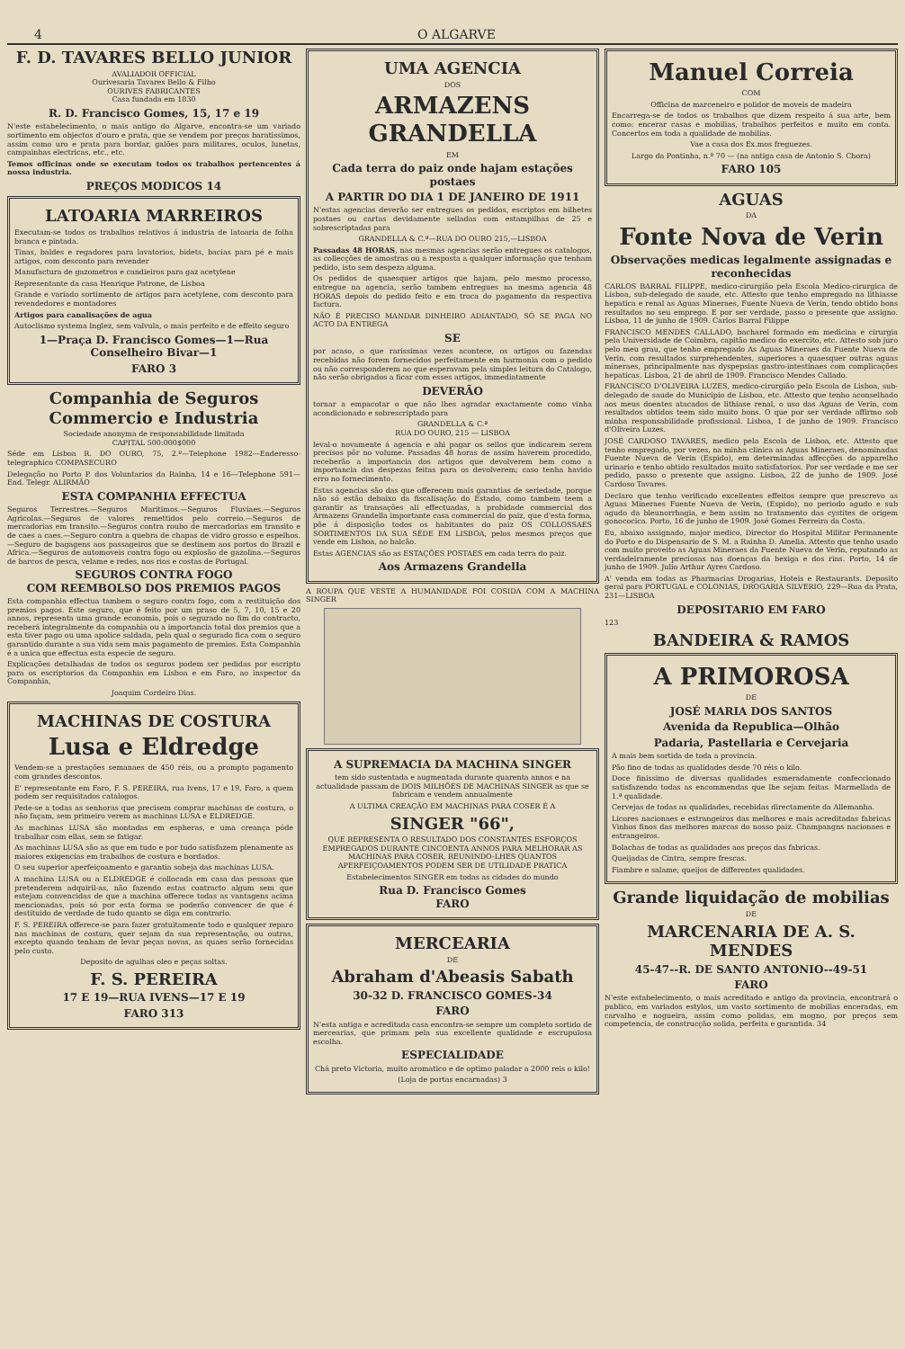4 O ALGARVE
F. D. TAVARES BELLO JUNIOR
AVALIADOR OFFICIAL
Ourivesaria Tavares Bello & Filho
OURIVES FABRICANTES
Casa fundada em 1830
R. D. Francisco Gomes, 15, 17 e 19
N'este estabelecimento, o mais antigo do Algarve, encontra-se um variado sortimento em objectos d'ouro e prata, que se vendem por preços baratissimos, assim como uro e prata para bordar, galões para militares, oculos, lunetas, campainhas electricas, etc., etc.
Temos officinas onde se executam todos os trabalhos pertencentes á nossa industria.
PREÇOS MODICOS 14
LATOARIA MARREIROS
Executam-se todos os trabalhos relativos á industria de latoaria de folha branca e pintada.
Tinas, baldes e regadores para lavatorios, bidets, bacias para pé e mais artigos, com desconto para revender
Manufactura de gazometros e candieiros para gaz acetylene
Representante da casa Henrique Patrone, de Lisboa
Grande e variado sortimento de artigos para acetylene, com desconto para revendedores e montadores
Artigos para canalisações de agua
Autoclismo systema Inglez, sem valvula, o mais perfeito e de effeito seguro
1—Praça D. Francisco Gomes—1—Rua Conselheiro Bivar—1
FARO 3
Companhia de Seguros Commercio e Industria
Sociedade anonyma de responsabilidade limitada
CAPITAL 500:000$000
Séde em Lisboa R. DO OURO, 75, 2.º—Telephone 1982—Enderesso-telegraphico COMPASECURO
Delegação no Porto P. dos Voluntarios da Rainha, 14 e 16—Telephone 591—End. Telegr. ALIRMÃO
ESTA COMPANHIA EFFECTUA
Seguros Terrestres.—Seguros Maritimos.—Seguros Fluviaes.—Seguros Agricolas.—Seguros de valores remettidos pelo correio.—Seguros de mercadorias em transito.—Seguros contra roubo de mercadorias em transito e de caes a caes.—Seguro contra a quebra de chapas de vidro grosso e espelhos.—Seguro de bagagens aos passageiros que se destinem aos portos do Brazil e Africa.—Seguros de automoveis contra fogo ou explosão de gazolina.—Seguros de barcos de pesca, velame e redes, nos rios e costas de Portugal.
SEGUROS CONTRA FOGO
COM REEMBOLSO DOS PREMIOS PAGOS
Esta companhia effectua tambem o seguro contra fogo, com a restituição dos premios pagos. Este seguro, que é feito por um praso de 5, 7, 10, 15 e 20 annos, representa uma grande economia, pois o segurado no fim do contracto, receberá integralmente da companhia ou a importancia total dos premios que a esta tiver pago ou uma apolice saldada, pela qual o segurado fica com o seguro garantido durante a sua vida sem mais pagamento de premios. Esta Companhia é a unica que effectua esta especie de seguro.
Explicações detalhadas de todos os seguros podem ser pedidas por escripto para os escriptorios da Companhia em Lisboa e em Faro, ao inspector da Companhia,
Joaquim Cordeiro Dias.
MACHINAS DE COSTURA
Lusa e Eldredge
Vendem-se a prestações semanaes de 450 réis, ou a prompto pagamento com grandes descontos.
E' representante em Faro, F. S. PEREIRA, rua Ivens, 17 e 19, Faro, a quem podem ser requisitados catalogos.
Pede-se a todas as senhoras que precisem comprar machinas de costura, o não façam, sem primeiro verem as machinas LUSA e ELDREDGE.
As machinas LUSA são montadas em espheras, e uma creança póde trabalhar com ellas, sem se fatigar.
As machinas LUSA são as que em tudo e por tudo satisfazem plenamente as maiores exigencias em trabalhos de costura e bordados.
O seu superior aperfeiçoamento e garantia sobeja das machinas LUSA.
A machina LUSA ou a ELDREDGE é collocada em casa das pessoas que pretenderem adquiril-as, não fazendo estas contracto algum sem que estejam convencidas de que a machina offerece todas as vantagens acima mencionadas, pois só por esta forma se poderão convencer de que é destituido de verdade de tudo quanto se diga em contrario.
F. S. PEREIRA offerece-se para fazer gratuitamente todo e qualquer reparo nas machinas de costura, quer sejam da sua representação, ou outras, excepto quando tenham de levar peças novas, as quaes serão fornecidas pelo custo.
Deposito de agulhas oleo e peças soltas.
F. S. PEREIRA
17 E 19—RUA IVENS—17 E 19
FARO 313
UMA AGENCIA
DOS
ARMAZENS GRANDELLA
EM
Cada terra do paiz onde hajam estações postaes
A PARTIR DO DIA 1 DE JANEIRO DE 1911
N'estas agencias deverão ser entregues os pedidos, escriptos em bilhetes postaes ou cartas devidamente selladas com estampilhas de 25 e sobrescriptadas para
GRANDELLA & C.ª—RUA DO OURO 215,—LISBOA
Passadas 48 HORAS, nas mesmas agencias serão entregues os catalogos, as collecções de amostras ou a resposta a qualquer informação que tenham pedido, isto sem despeza alguma.
Os pedidos de quaesquer artigos que hajam, pelo mesmo processo, entregue na agencia, serão tambem entregues na mesma agencia 48 HORAS depois do pedido feito e em troca do pagamento da respectiva factura.
NÃO É PRECISO MANDAR DINHEIRO ADIANTADO, SÓ SE PAGA NO ACTO DA ENTREGA
SE
por acaso, o que rarissimas vezes acontece, os artigos ou fazendas recebidas não forem fornecidos perfeitamente em harmonia com o pedido ou não corresponderem ao que esperavam pela simples leitura do Catalogo, não serão obrigados a ficar com esses artigos, immediatamente
DEVERÃO
tornar a empacotar o que não lhes agradar exactamente como vinha acondicionado e sobrescriptado para
GRANDELLA & C.ª
RUA DO OURO, 215 — LISBOA
leval-o novamente á agencia e ahi pagar os sellos que indicarem serem precisos pôr no volume. Passadas 48 horas de assim haverem procedido, receberão a importancia dos artigos que devolverem bem como a importancia das despezas feitas para os devolverem; caso tenha havido erro no fornecimento.
Estas agencias são das que offerecem mais garantias de seriedade, porque não só estão debaixo da fiscalisação do Estado, como tambem teem a garantir as transações ali effectuadas, a probidade commercial dos Armazens Grandella importante casa commercial do paiz, que d'esta forma, põe á disposição todos os habitantes do paiz OS COLLOSSAES SORTIMENTOS DA SUA SÉDE EM LISBOA, pelos mesmos preços que vende em Lisboa, ao balcão.
Estas AGENCIAS são as ESTAÇÕES POSTAES em cada terra do paiz.
Aos Armazens Grandella
A ROUPA QUE VESTE A HUMANIDADE FOI COSIDA COM A MACHINA SINGER
A SUPREMACIA DA MACHINA SINGER
tem sido sustentada e augmentada durante quarenta annos e na actualidade passam de DOIS MILHÕES DE MACHINAS SINGER as que se fabricam e vendem annualmente
A ULTIMA CREAÇÃO EM MACHINAS PARA COSER É A
SINGER "66",
QUE REPRESENTA O RESULTADO DOS CONSTANTES ESFORÇOS EMPREGADOS DURANTE CINCOENTA ANNOS PARA MELHORAR AS MACHINAS PARA COSER, REUNINDO-LHES QUANTOS APERFEIÇOAMENTOS PODEM SER DE UTILIDADE PRATICA
Estabelecimentos SINGER em todas as cidades do mundo
Rua D. Francisco Gomes
FARO
MERCEARIA
DE
Abraham d'Abeasis Sabath
30-32 D. FRANCISCO GOMES-34
FARO
N'esta antiga e acreditada casa encontra-se sempre um completo sortido de mercearias, que primam pela sua excellente qualidade e escrupulosa escolha.
ESPECIALIDADE
Chá preto Victoria, muito aromatico e de optimo paladar a 2000 reis o kilo!
(Loja de portas encarnadas) 3
Manuel Correia
COM
Officina de marceneiro e polidor de moveis de madeira
Encarrega-se de todos os trabalhos que dizem respeito á sua arte, bem como: encerar casas e mobilias, trabalhos perfeitos e muito em conta. Concertos em toda a qualidade de mobilias.
Vae a casa dos Ex.mos freguezes.
Largo da Pontinha, n.º 70 — (na antiga casa de Antonio S. Chora)
FARO 105
AGUAS
DA
Fonte Nova de Verin
Observações medicas legalmente assignadas e reconhecidas
CARLOS BARRAL FILIPPE, medico-cirurgião pela Escola Medico-cirurgica de Lisboa, sub-delegado de saude, etc. Attesto que tenho empregado na lithiasse hepatica e renal as Aguas Mineraes, Fuente Nueva de Verin, tendo obtido bons resultados no seu emprego. E por ser verdade, passo o presente que assigno. Lisboa, 11 de junho de 1909. Carlos Barral Filippe
FRANCISCO MENDES CALLADO, bacharel formado em medicina e cirurgia pela Universidade de Coimbra, capitão medico do exercito, etc. Attesto sob juro pelo meu grau, que tenho empregado As Aguas Mineraes da Fuente Nueva de Verin, com resultados surprehendentes, superiores a quaesquer outras aguas mineraes, principalmente nas dyspepsias gastro-intestinaes com complicações hepaticas. Lisboa, 21 de abril de 1909. Francisco Mendes Callado.
FRANCISCO D'OLIVEIRA LUZES, medico-cirurgião pela Escola de Lisboa, sub-delegado de saude do Municipio de Lisboa, etc. Attesto que tenho aconselhado aos meus doentes atacados de lithiase renal, o uso das Aguas de Verin, com resultados obtidos teem sido muito bons. O que por ser verdade affirmo sob minha responsabilidade profissional. Lisboa, 1 de junho de 1909. Francisco d'Oliveira Luzes.
JOSÉ CARDOSO TAVARES, medico pela Escola de Lisboa, etc. Attesto que tenho empregado, por vezes, na minha clinica as Aguas Mineraes, denominadas Fuente Nueva de Verin (Espido), em determinadas affecções do apparelho urinario e tenho obtido resultados muito satisfatorios. Por ser verdade e me ser pedido, passo o presente que assigno. Lisboa, 22 de junho de 1909. José Cardoso Tavares.
Declaro que tenho verificado excellentes effeitos sempre que prescrevo as Aguas Mineraes Fuente Nueva de Verin, (Espido), no periodo agudo e sub agudo da bleunorrhagia, e bem assim no tratamento das cystites de origem gonococica. Porto, 16 de junho de 1909. José Gomes Ferreira da Costa.
Eu, abaixo assignado, major medico, Director do Hospital Militar Permanente do Porto e do Dispensario de S. M. a Rainha D. Amelia. Attesto que tenho usado com muito proveito as Aguas Mineraes da Fuente Nueva de Verin, reputando as verdadeiramente preciosas nas doenças da bexiga e dos rins. Porto, 14 de junho de 1909. Julio Arthur Ayres Cardoso.
A' venda em todas as Pharmacias Drogarias, Hoteis e Restaurants. Deposito geral para PORTUGAL e COLONIAS, DROGARIA SILVERIO, 229—Rua da Prata, 231—LISBOA
DEPOSITARIO EM FARO
123
BANDEIRA & RAMOS
A PRIMOROSA
DE
JOSÉ MARIA DOS SANTOS
Avenida da Republica—Olhão
Padaria, Pastellaria e Cervejaria
A mais bem sortida de toda a provincia.
Pão fino de todas as qualidades desde 70 réis o kilo.
Doce finissimo de diversas qualidades esmeradamente confeccionado satisfazendo todas as encommendas que lhe sejam feitas. Marmellada de 1.ª qualidade.
Cervejas de todas as qualidades, recebidas directamente da Allemanha.
Licores nacionaes e estrangeiros das melhores e mais acreditadas fabricas Vinhos finos das melhores marcas do nosso paiz. Champangns nacionaes e estrangeiros.
Bolachas de todas as qualidades aos preços das fabricas.
Queijadas de Cintra, sempre frescas.
Fiambre e salame; queijos de differentes qualidades.
Grande liquidação de mobilias
DE
MARCENARIA DE A. S. MENDES
45-47--R. DE SANTO ANTONIO--49-51
FARO
N'este estabelecimento, o mais acreditado e antigo da provincia, encontrará o publico, em variados estylos, um vasto sortimento de mobilias enceradas, em carvalho e nogueira, assim como polidas, em mogno, por preços sem competencia, de construcção solida, perfeita e garantida. 34